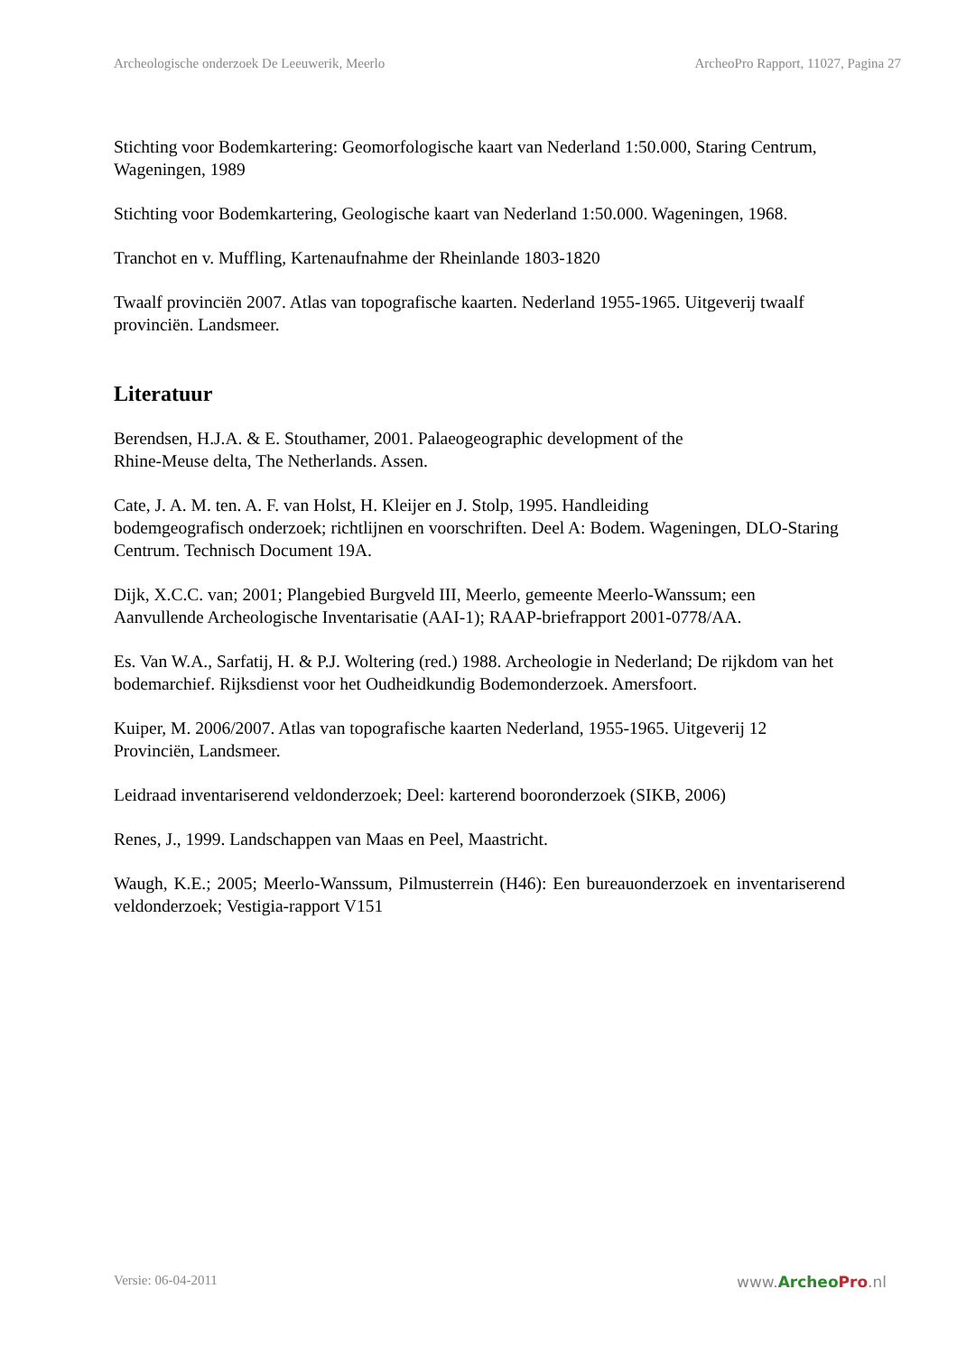Archeologische onderzoek De Leeuwerik, Meerlo ArcheoPro Rapport, 11027, Pagina 27
Stichting voor Bodemkartering: Geomorfologische kaart van Nederland 1:50.000, Staring Centrum, Wageningen, 1989
Stichting voor Bodemkartering, Geologische kaart van Nederland 1:50.000. Wageningen, 1968.
Tranchot en v. Muffling, Kartenaufnahme der Rheinlande 1803-1820
Twaalf provinciën 2007. Atlas van topografische kaarten. Nederland 1955-1965. Uitgeverij twaalf provinciën. Landsmeer.
Literatuur
Berendsen, H.J.A. & E. Stouthamer, 2001. Palaeogeographic development of the
Rhine-Meuse delta, The Netherlands. Assen.
Cate, J. A. M. ten. A. F. van Holst, H. Kleijer en J. Stolp, 1995. Handleiding
bodemgeografisch onderzoek; richtlijnen en voorschriften. Deel A: Bodem. Wageningen, DLO-Staring Centrum. Technisch Document 19A.
Dijk, X.C.C. van; 2001; Plangebied Burgveld III, Meerlo, gemeente Meerlo-Wanssum; een Aanvullende Archeologische Inventarisatie (AAI-1); RAAP-briefrapport 2001-0778/AA.
Es. Van W.A., Sarfatij, H. & P.J. Woltering (red.) 1988. Archeologie in Nederland; De rijkdom van het bodemarchief. Rijksdienst voor het Oudheidkundig Bodemonderzoek. Amersfoort.
Kuiper, M. 2006/2007. Atlas van topografische kaarten Nederland, 1955-1965. Uitgeverij 12 Provinciën, Landsmeer.
Leidraad inventariserend veldonderzoek; Deel: karterend booronderzoek (SIKB, 2006)
Renes, J., 1999. Landschappen van Maas en Peel, Maastricht.
Waugh, K.E.; 2005; Meerlo-Wanssum, Pilmusterrein (H46): Een bureauonderzoek en inventariserend veldonderzoek; Vestigia-rapport V151
Versie: 06-04-2011 www.Archeo Pro.nl